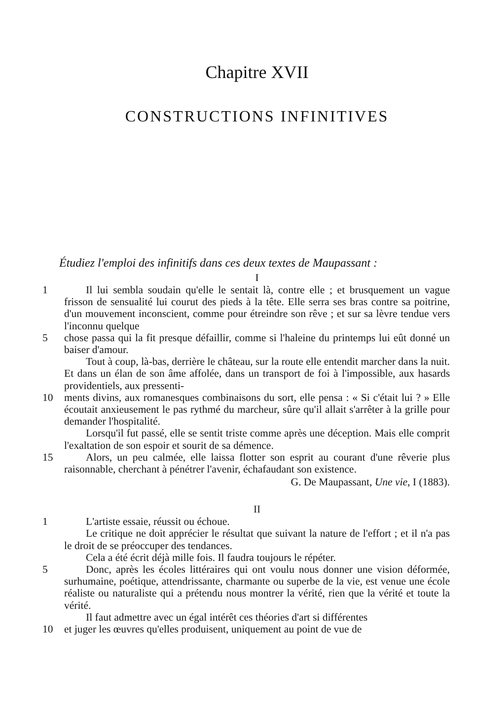Chapitre XVII
CONSTRUCTIONS INFINITIVES
Étudiez l'emploi des infinitifs dans ces deux textes de Maupassant :
I
1 Il lui sembla soudain qu'elle le sentait là, contre elle ; et brusquement un vague frisson de sensualité lui courut des pieds à la tête. Elle serra ses bras contre sa poitrine, d'un mouvement inconscient, comme pour étreindre son rêve ; et sur sa lèvre tendue vers l'inconnu quelque
5 chose passa qui la fit presque défaillir, comme si l'haleine du printemps lui eût donné un baiser d'amour.
Tout à coup, là-bas, derrière le château, sur la route elle entendit marcher dans la nuit. Et dans un élan de son âme affolée, dans un transport de foi à l'impossible, aux hasards providentiels, aux pressenti-
10 ments divins, aux romanesques combinaisons du sort, elle pensa : « Si c'était lui ? » Elle écoutait anxieusement le pas rythmé du marcheur, sûre qu'il allait s'arrêter à la grille pour demander l'hospitalité.
Lorsqu'il fut passé, elle se sentit triste comme après une déception. Mais elle comprit l'exaltation de son espoir et sourit de sa démence.
15 Alors, un peu calmée, elle laissa flotter son esprit au courant d'une rêverie plus raisonnable, cherchant à pénétrer l'avenir, échafaudant son existence.
G. De Maupassant, Une vie, I (1883).
II
1 L'artiste essaie, réussit ou échoue.
Le critique ne doit apprécier le résultat que suivant la nature de l'effort ; et il n'a pas le droit de se préoccuper des tendances.
Cela a été écrit déjà mille fois. Il faudra toujours le répéter.
5 Donc, après les écoles littéraires qui ont voulu nous donner une vision déformée, surhumaine, poétique, attendrissante, charmante ou superbe de la vie, est venue une école réaliste ou naturaliste qui a prétendu nous montrer la vérité, rien que la vérité et toute la vérité.
Il faut admettre avec un égal intérêt ces théories d'art si différentes
10 et juger les œuvres qu'elles produisent, uniquement au point de vue de